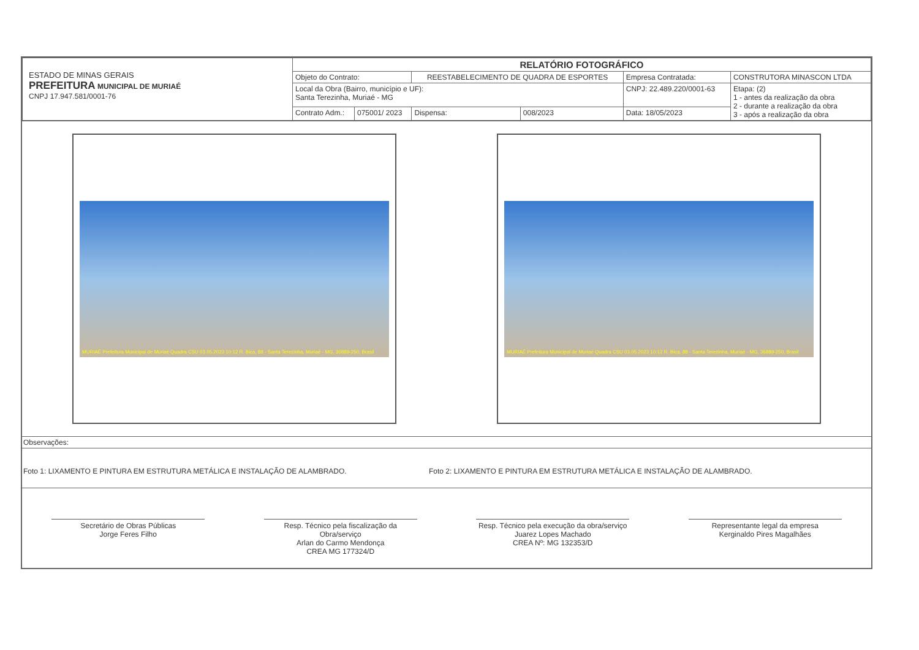| ESTADO DE MINAS GERAIS PREFEITURA MUNICIPAL DE MURIAÉ CNPJ 17.947.581/0001-76 | RELATÓRIO FOTOGRÁFICO | | | | | |
| | Objeto do Contrato: | | REESTABELECIMENTO DE QUADRA DE ESPORTES | | Empresa Contratada: | CONSTRUTORA MINASCON LTDA |
| | Local da Obra (Bairro, município e UF): Santa Terezinha, Muriaé - MG | | | | CNPJ: 22.489.220/0001-63 | Etapa: (2) 1 - antes da realização da obra 2 - durante a realização da obra 3 - após a realização da obra |
| | Contrato Adm.: | 075001/ 2023 | Dispensa: | 008/2023 | Data: 18/05/2023 | |
MURIAÉ Prefeitura Municipal de Muriaé Quadra CSU 03.05.2023 10:12 R. Bica, 88 - Santa Terezinha, Muriaé - MG, 36889-250, Brasil
MURIAÉ Prefeitura Municipal de Muriaé Quadra CSU 03.05.2023 10:12 R. Bica, 88 - Santa Terezinha, Muriaé - MG, 36889-250, Brasil
Observações:
Foto 1: LIXAMENTO E PINTURA EM ESTRUTURA METÁLICA E INSTALAÇÃO DE ALAMBRADO. Foto 2: LIXAMENTO E PINTURA EM ESTRUTURA METÁLICA E INSTALAÇÃO DE ALAMBRADO.
Secretário de Obras Públicas
Jorge Feres Filho
Resp. Técnico pela fiscalização da Obra/serviço
Arlan do Carmo Mendonça
CREA MG 177324/D
Resp. Técnico pela execução da obra/serviço
Juarez Lopes Machado
CREA Nº: MG 132353/D
Representante legal da empresa
Kerginaldo Pires Magalhães